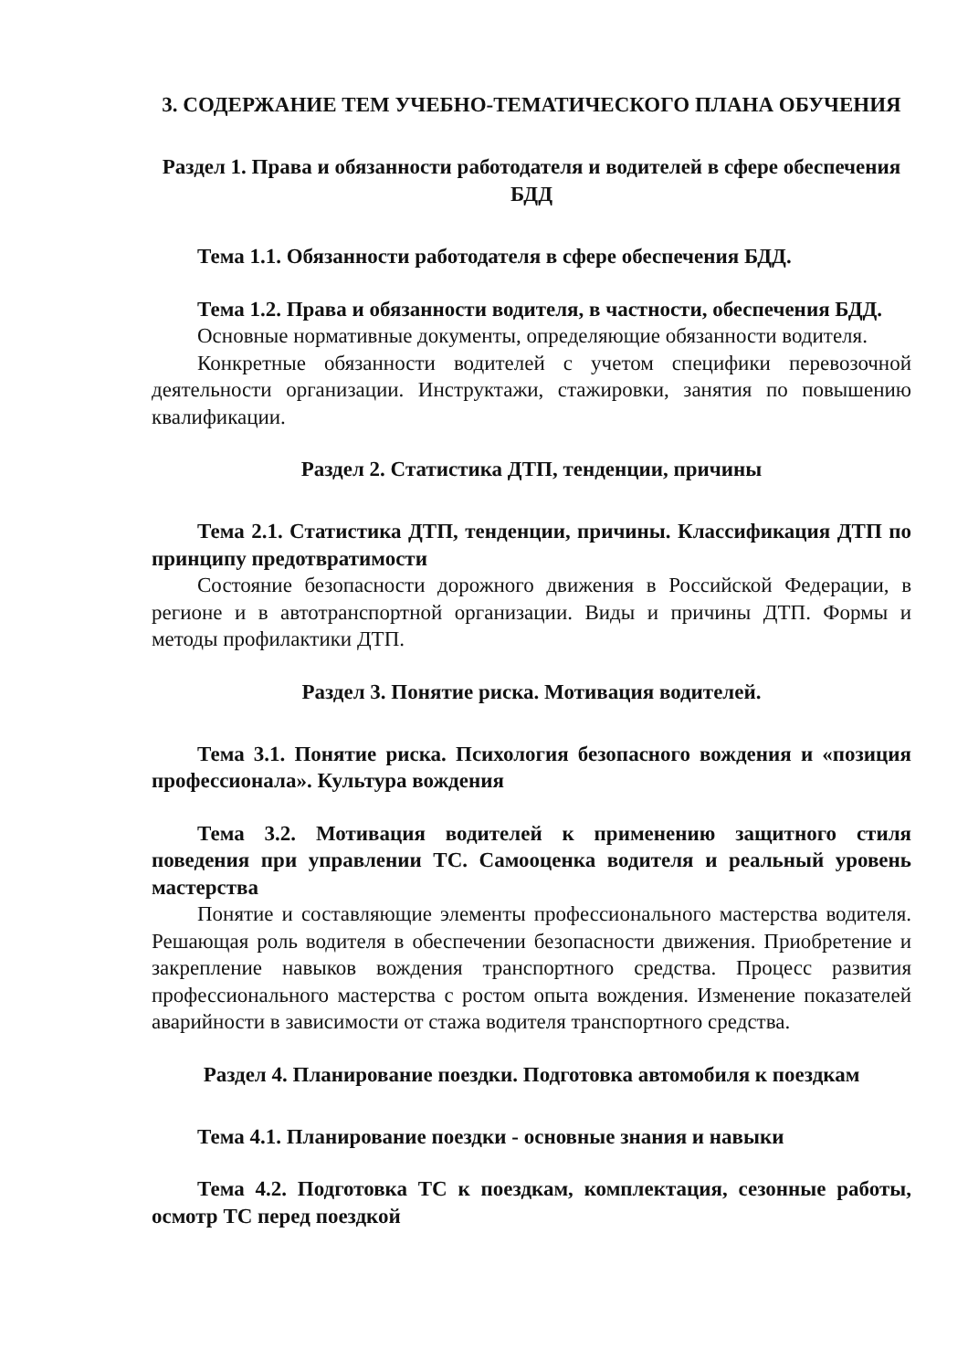3. СОДЕРЖАНИЕ ТЕМ УЧЕБНО-ТЕМАТИЧЕСКОГО ПЛАНА ОБУЧЕНИЯ
Раздел 1. Права и обязанности работодателя и водителей в сфере обеспечения БДД
Тема 1.1. Обязанности работодателя в сфере обеспечения БДД.
Тема 1.2. Права и обязанности водителя, в частности, обеспечения БДД.
Основные нормативные документы, определяющие обязанности водителя.
Конкретные обязанности водителей с учетом специфики перевозочной деятельности организации. Инструктажи, стажировки, занятия по повышению квалификации.
Раздел 2. Статистика ДТП, тенденции, причины
Тема 2.1. Статистика ДТП, тенденции, причины. Классификация ДТП по принципу предотвратимости
Состояние безопасности дорожного движения в Российской Федерации, в регионе и в автотранспортной организации. Виды и причины ДТП. Формы и методы профилактики ДТП.
Раздел 3. Понятие риска. Мотивация водителей.
Тема 3.1. Понятие риска. Психология безопасного вождения и «позиция профессионала». Культура вождения
Тема 3.2. Мотивация водителей к применению защитного стиля поведения при управлении ТС. Самооценка водителя и реальный уровень мастерства
Понятие и составляющие элементы профессионального мастерства водителя. Решающая роль водителя в обеспечении безопасности движения. Приобретение и закрепление навыков вождения транспортного средства. Процесс развития профессионального мастерства с ростом опыта вождения. Изменение показателей аварийности в зависимости от стажа водителя транспортного средства.
Раздел 4. Планирование поездки. Подготовка автомобиля к поездкам
Тема 4.1. Планирование поездки - основные знания и навыки
Тема 4.2. Подготовка ТС к поездкам, комплектация, сезонные работы, осмотр ТС перед поездкой